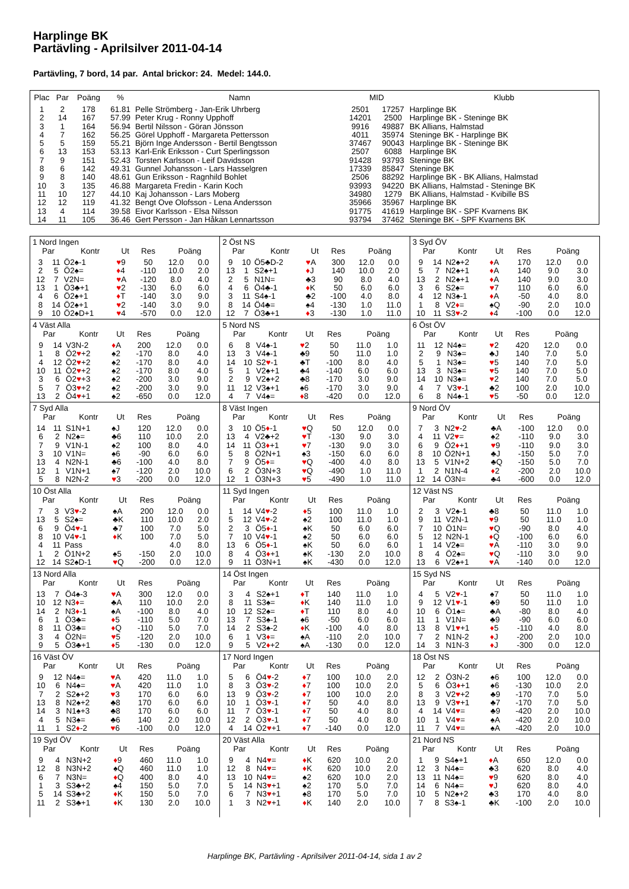Harplinge BK
Partävling - Aprilsilver 2011-04-14
Partävling, 7 bord, 14 par. Antal brickor: 24. Medel: 144.0.
| Plac | Par | Poäng | % | Namn | MID | | Klubb |
| --- | --- | --- | --- | --- | --- | --- | --- |
| 1 | 2 | 178 | 61.81 | Pelle Strömberg - Jan-Erik Uhrberg | 2501 | 17257 | Harplinge BK |
| 2 | 14 | 167 | 57.99 | Peter Krug - Ronny Upphoff | 14201 | 2500 | Harplinge BK - Steninge BK |
| 3 | 1 | 164 | 56.94 | Bertil Nilsson - Göran Jönsson | 9916 | 49887 | BK Allians, Halmstad |
| 4 | 7 | 162 | 56.25 | Görel Upphoff - Margareta Pettersson | 4011 | 35974 | Steninge BK - Harplinge BK |
| 5 | 5 | 159 | 55.21 | Björn Inge Andersson - Bertil Bengtsson | 37467 | 90043 | Harplinge BK - Steninge BK |
| 6 | 13 | 153 | 53.13 | Karl-Erik Eriksson - Curt Sperlingsson | 2507 | 6088 | Harplinge BK |
| 7 | 9 | 151 | 52.43 | Torsten Karlsson - Leif Davidsson | 91428 | 93793 | Steninge BK |
| 8 | 6 | 142 | 49.31 | Gunnel Johansson - Lars Hasselgren | 17339 | 85847 | Steninge BK |
| 9 | 8 | 140 | 48.61 | Gun Eriksson - Ragnhild Bohlet | 2506 | 88292 | Harplinge BK - BK Allians, Halmstad |
| 10 | 3 | 135 | 46.88 | Margareta Fredin - Karin Koch | 93993 | 94220 | BK Allians, Halmstad - Steninge BK |
| 11 | 10 | 127 | 44.10 | Kaj Johansson - Lars Moberg | 34980 | 1279 | BK Allians, Halmstad - Kvibille BS |
| 12 | 12 | 119 | 41.32 | Bengt Ove Olofsson - Lena Andersson | 35966 | 35967 | Harplinge BK |
| 13 | 4 | 114 | 39.58 | Eivor Karlsson - Elsa Nilsson | 91775 | 41619 | Harplinge BK - SPF Kvarnens BK |
| 14 | 11 | 105 | 36.46 | Gert Persson - Jan Håkan Lennartsson | 93794 | 37462 | Steninge BK - SPF Kvarnens BK |
1 Nord Ingen
| Par | | Kontr | Ut | Res | Poäng | |
| --- | --- | --- | --- | --- | --- | --- |
| 3 | 11 | Ö2♠-1 | ♥ 9 | 50 | 12.0 | 0.0 |
| 2 | 5 | Ö2♠= | ♦ 4 | -110 | 10.0 | 2.0 |
| 12 | 7 | V2N= | ♥ A | -120 | 8.0 | 4.0 |
| 13 | 1 | Ö3♣+1 | ♥ 2 | -130 | 6.0 | 6.0 |
| 4 | 6 | Ö2♠+1 | ♦ T | -140 | 3.0 | 9.0 |
| 8 | 14 | Ö2♠+1 | ♥ 2 | -140 | 3.0 | 9.0 |
| 9 | 10 | Ö2♠D+1 | ♥ 4 | -570 | 0.0 | 12.0 |
2 Öst NS
| Par | | Kontr | Ut | Res | Poäng | |
| --- | --- | --- | --- | --- | --- | --- |
| 9 | 10 | Ö5♣D-2 | ♥ A | 300 | 12.0 | 0.0 |
| 13 | 1 | S2♠+1 | ♦ J | 140 | 10.0 | 2.0 |
| 2 | 5 | N1N= | ♣3 | 90 | 8.0 | 4.0 |
| 4 | 6 | Ö4♣-1 | ♦ K | 50 | 6.0 | 6.0 |
| 3 | 11 | S4♠-1 | ♣2 | -100 | 4.0 | 8.0 |
| 8 | 14 | Ö4♣= | ♠4 | -130 | 1.0 | 11.0 |
| 12 | 7 | Ö3♣+1 | ♦ 3 | -130 | 1.0 | 11.0 |
3 Syd ÖV
| Par | | Kontr | Ut | Res | Poäng | |
| --- | --- | --- | --- | --- | --- | --- |
| 9 | 14 | N2♠+2 | ♦ A | 170 | 12.0 | 0.0 |
| 5 | 7 | N2♠+1 | ♦ A | 140 | 9.0 | 3.0 |
| 13 | 2 | N2♠+1 | ♦ A | 140 | 9.0 | 3.0 |
| 3 | 6 | S2♠= | ♥ 7 | 110 | 6.0 | 6.0 |
| 4 | 12 | N3♠-1 | ♦ A | -50 | 4.0 | 8.0 |
| 1 | 8 | V2 ♦ = | ♠Q | -90 | 2.0 | 10.0 |
| 10 | 11 | S3 ♥ -2 | ♦ 4 | -100 | 0.0 | 12.0 |
4 Väst Alla
| Par | | Kontr | Ut | Res | Poäng | |
| --- | --- | --- | --- | --- | --- | --- |
| 9 | 14 | V3N-2 | ♦ A | 200 | 12.0 | 0.0 |
| 1 | 8 | Ö2 ♥ +2 | ♠2 | -170 | 8.0 | 4.0 |
| 4 | 12 | Ö2 ♥ +2 | ♠2 | -170 | 8.0 | 4.0 |
| 10 | 11 | Ö2 ♥ +2 | ♠2 | -170 | 8.0 | 4.0 |
| 3 | 6 | Ö2 ♥ +3 | ♠2 | -200 | 3.0 | 9.0 |
| 5 | 7 | Ö3 ♥ +2 | ♠2 | -200 | 3.0 | 9.0 |
| 13 | 2 | Ö4 ♥ +1 | ♠2 | -650 | 0.0 | 12.0 |
5 Nord NS
| Par | | Kontr | Ut | Res | Poäng | |
| --- | --- | --- | --- | --- | --- | --- |
| 6 | 8 | V4♠-1 | ♥ 2 | 50 | 11.0 | 1.0 |
| 13 | 3 | V4♠-1 | ♣9 | 50 | 11.0 | 1.0 |
| 14 | 10 | S2 ♥ -1 | ♣T | -100 | 8.0 | 4.0 |
| 5 | 1 | V2♠+1 | ♣4 | -140 | 6.0 | 6.0 |
| 2 | 9 | V2♠+2 | ♣8 | -170 | 3.0 | 9.0 |
| 11 | 12 | V3♠+1 | ♠6 | -170 | 3.0 | 9.0 |
| 4 | 7 | V4♠= | ♦ 8 | -420 | 0.0 | 12.0 |
6 Öst ÖV
| Par | | Kontr | Ut | Res | Poäng | |
| --- | --- | --- | --- | --- | --- | --- |
| 11 | 12 | N4♠= | ♥ 2 | 420 | 12.0 | 0.0 |
| 2 | 9 | N3♠= | ♣J | 140 | 7.0 | 5.0 |
| 5 | 1 | N3♠= | ♥ 5 | 140 | 7.0 | 5.0 |
| 13 | 3 | N3♠= | ♥ 5 | 140 | 7.0 | 5.0 |
| 14 | 10 | N3♠= | ♥ 2 | 140 | 7.0 | 5.0 |
| 4 | 7 | V3 ♥ -1 | ♣2 | 100 | 2.0 | 10.0 |
| 6 | 8 | N4♠-1 | ♥ 5 | -50 | 0.0 | 12.0 |
7 Syd Alla
| Par | | Kontr | Ut | Res | Poäng | |
| --- | --- | --- | --- | --- | --- | --- |
| 14 | 11 | S1N+1 | ♠J | 120 | 12.0 | 0.0 |
| 6 | 2 | N2♠= | ♣6 | 110 | 10.0 | 2.0 |
| 7 | 9 | V1N-1 | ♠2 | 100 | 8.0 | 4.0 |
| 3 | 10 | V1N= | ♠6 | -90 | 6.0 | 6.0 |
| 13 | 4 | N2N-1 | ♣6 | -100 | 4.0 | 8.0 |
| 12 | 1 | V1N+1 | ♠7 | -120 | 2.0 | 10.0 |
| 5 | 8 | N2N-2 | ♥ 3 | -200 | 0.0 | 12.0 |
8 Väst Ingen
| Par | | Kontr | Ut | Res | Poäng | |
| --- | --- | --- | --- | --- | --- | --- |
| 3 | 10 | Ö5 ♦ -1 | ♥ Q | 50 | 12.0 | 0.0 |
| 13 | 4 | V2♣+2 | ♥ T | -130 | 9.0 | 3.0 |
| 14 | 11 | Ö3 ♦ +1 | ♥ 7 | -130 | 9.0 | 3.0 |
| 5 | 8 | Ö2N+1 | ♠3 | -150 | 6.0 | 6.0 |
| 7 | 9 | Ö5 ♦ = | ♥ Q | -400 | 4.0 | 8.0 |
| 6 | 2 | Ö3N+3 | ♥ Q | -490 | 1.0 | 11.0 |
| 12 | 1 | Ö3N+3 | ♥ 5 | -490 | 1.0 | 11.0 |
9 Nord ÖV
| Par | | Kontr | Ut | Res | Poäng | |
| --- | --- | --- | --- | --- | --- | --- |
| 7 | 3 | N2 ♥ -2 | ♣A | -100 | 12.0 | 0.0 |
| 4 | 11 | V2 ♥ = | ♠2 | -110 | 9.0 | 3.0 |
| 6 | 9 | Ö2 ♦ +1 | ♥ 9 | -110 | 9.0 | 3.0 |
| 8 | 10 | Ö2N+1 | ♣J | -150 | 5.0 | 7.0 |
| 13 | 5 | V1N+2 | ♣Q | -150 | 5.0 | 7.0 |
| 1 | 2 | N1N-4 | ♦ 2 | -200 | 2.0 | 10.0 |
| 12 | 14 | Ö3N= | ♣4 | -600 | 0.0 | 12.0 |
10 Öst Alla
| Par | | Kontr | Ut | Res | Poäng | |
| --- | --- | --- | --- | --- | --- | --- |
| 7 | 3 | V3 ♥ -2 | ♠A | 200 | 12.0 | 0.0 |
| 13 | 5 | S2♠= | ♣K | 110 | 10.0 | 2.0 |
| 6 | 9 | Ö4 ♥ -1 | ♣7 | 100 | 7.0 | 5.0 |
| 8 | 10 | V4 ♥ -1 | ♦ K | 100 | 7.0 | 5.0 |
| 4 | 11 | Pass | | | 4.0 | 8.0 |
| 1 | 2 | Ö1N+2 | ♠5 | -150 | 2.0 | 10.0 |
| 12 | 14 | S2♠D-1 | ♥ Q | -200 | 0.0 | 12.0 |
11 Syd Ingen
| Par | | Kontr | Ut | Res | Poäng | |
| --- | --- | --- | --- | --- | --- | --- |
| 1 | 14 | V4 ♥ -2 | ♦ 5 | 100 | 11.0 | 1.0 |
| 5 | 12 | V4 ♥ -2 | ♠2 | 100 | 11.0 | 1.0 |
| 2 | 3 | Ö5 ♦ -1 | ♠K | 50 | 6.0 | 6.0 |
| 7 | 10 | V4 ♥ -1 | ♠2 | 50 | 6.0 | 6.0 |
| 13 | 6 | Ö5 ♦ -1 | ♠K | 50 | 6.0 | 6.0 |
| 8 | 4 | Ö3 ♦ +1 | ♠K | -130 | 2.0 | 10.0 |
| 9 | 11 | Ö3N+1 | ♠K | -430 | 0.0 | 12.0 |
12 Väst NS
| Par | | Kontr | Ut | Res | Poäng | |
| --- | --- | --- | --- | --- | --- | --- |
| 2 | 3 | V2♠-1 | ♣8 | 50 | 11.0 | 1.0 |
| 9 | 11 | V2N-1 | ♥ 9 | 50 | 11.0 | 1.0 |
| 7 | 10 | Ö1N= | ♥ Q | -90 | 8.0 | 4.0 |
| 5 | 12 | N2N-1 | ♦ Q | -100 | 6.0 | 6.0 |
| 1 | 14 | V2♠= | ♥ A | -110 | 3.0 | 9.0 |
| 8 | 4 | Ö2♠= | ♥ Q | -110 | 3.0 | 9.0 |
| 13 | 6 | V2♠+1 | ♥ A | -140 | 0.0 | 12.0 |
13 Nord Alla
| Par | | Kontr | Ut | Res | Poäng | |
| --- | --- | --- | --- | --- | --- | --- |
| 13 | 7 | Ö4♠-3 | ♥ A | 300 | 12.0 | 0.0 |
| 10 | 12 | N3 ♦ = | ♣A | 110 | 10.0 | 2.0 |
| 14 | 2 | N3 ♦ -1 | ♠A | -100 | 8.0 | 4.0 |
| 6 | 1 | Ö3♣= | ♦ 5 | -110 | 5.0 | 7.0 |
| 8 | 11 | Ö3♣= | ♦ Q | -110 | 5.0 | 7.0 |
| 3 | 4 | Ö2N= | ♥ 5 | -120 | 2.0 | 10.0 |
| 9 | 5 | Ö3♣+1 | ♦ 5 | -130 | 0.0 | 12.0 |
14 Öst Ingen
| Par | | Kontr | Ut | Res | Poäng | |
| --- | --- | --- | --- | --- | --- | --- |
| 3 | 4 | S2♠+1 | ♦ T | 140 | 11.0 | 1.0 |
| 8 | 11 | S3♠= | ♦ K | 140 | 11.0 | 1.0 |
| 10 | 12 | S2♠= | ♦ T | 110 | 8.0 | 4.0 |
| 13 | 7 | S3♠-1 | ♠6 | -50 | 6.0 | 6.0 |
| 14 | 2 | S3♠-2 | ♦ K | -100 | 4.0 | 8.0 |
| 6 | 1 | V3 ♦ = | ♠A | -110 | 2.0 | 10.0 |
| 9 | 5 | V2 ♦ +2 | ♠A | -130 | 0.0 | 12.0 |
15 Syd NS
| Par | | Kontr | Ut | Res | Poäng | |
| --- | --- | --- | --- | --- | --- | --- |
| 4 | 5 | V2 ♥ -1 | ♠7 | 50 | 11.0 | 1.0 |
| 9 | 12 | V1 ♥ -1 | ♣9 | 50 | 11.0 | 1.0 |
| 10 | 6 | Ö1♠= | ♣A | -80 | 8.0 | 4.0 |
| 11 | 1 | V1N= | ♣9 | -90 | 6.0 | 6.0 |
| 13 | 8 | V1 ♥ +1 | ♦ 5 | -110 | 4.0 | 8.0 |
| 7 | 2 | N1N-2 | ♦ J | -200 | 2.0 | 10.0 |
| 14 | 3 | N1N-3 | ♦ J | -300 | 0.0 | 12.0 |
16 Väst ÖV
| Par | | Kontr | Ut | Res | Poäng | |
| --- | --- | --- | --- | --- | --- | --- |
| 9 | 12 | N4♠= | ♥ A | 420 | 11.0 | 1.0 |
| 10 | 6 | N4♠= | ♥ A | 420 | 11.0 | 1.0 |
| 7 | 2 | S2♠+2 | ♥ 3 | 170 | 6.0 | 6.0 |
| 13 | 8 | N2♠+2 | ♣8 | 170 | 6.0 | 6.0 |
| 14 | 3 | N1♠+3 | ♣8 | 170 | 6.0 | 6.0 |
| 4 | 5 | N3♠= | ♣6 | 140 | 2.0 | 10.0 |
| 11 | 1 | S2 ♦ -2 | ♥ 6 | -100 | 0.0 | 12.0 |
17 Nord Ingen
| Par | | Kontr | Ut | Res | Poäng | |
| --- | --- | --- | --- | --- | --- | --- |
| 5 | 6 | Ö4 ♥ -2 | ♦ 7 | 100 | 10.0 | 2.0 |
| 8 | 3 | Ö3 ♥ -2 | ♦ 7 | 100 | 10.0 | 2.0 |
| 13 | 9 | Ö3 ♥ -2 | ♦ 7 | 100 | 10.0 | 2.0 |
| 10 | 1 | Ö3 ♥ -1 | ♦ 7 | 50 | 4.0 | 8.0 |
| 11 | 7 | Ö3 ♥ -1 | ♦ 7 | 50 | 4.0 | 8.0 |
| 12 | 2 | Ö3 ♥ -1 | ♦ 7 | 50 | 4.0 | 8.0 |
| 4 | 14 | Ö2 ♥ +1 | ♦ 7 | -140 | 0.0 | 12.0 |
18 Öst NS
| Par | | Kontr | Ut | Res | Poäng | |
| --- | --- | --- | --- | --- | --- | --- |
| 12 | 2 | Ö3N-2 | ♠6 | 100 | 12.0 | 0.0 |
| 5 | 6 | Ö3 ♦ +1 | ♠6 | -130 | 10.0 | 2.0 |
| 8 | 3 | V2 ♥ +2 | ♣9 | -170 | 7.0 | 5.0 |
| 13 | 9 | V3 ♥ +1 | ♣7 | -170 | 7.0 | 5.0 |
| 4 | 14 | V4 ♥ = | ♣9 | -420 | 2.0 | 10.0 |
| 10 | 1 | V4 ♥ = | ♠A | -420 | 2.0 | 10.0 |
| 11 | 7 | V4 ♥ = | ♠A | -420 | 2.0 | 10.0 |
19 Syd ÖV
| Par | | Kontr | Ut | Res | Poäng | |
| --- | --- | --- | --- | --- | --- | --- |
| 9 | 4 | N3N+2 | ♦ 9 | 460 | 11.0 | 1.0 |
| 12 | 8 | N3N+2 | ♠Q | 460 | 11.0 | 1.0 |
| 6 | 7 | N3N= | ♦ Q | 400 | 8.0 | 4.0 |
| 1 | 3 | S3♣+2 | ♠4 | 150 | 5.0 | 7.0 |
| 5 | 14 | S3♣+2 | ♦ K | 150 | 5.0 | 7.0 |
| 11 | 2 | S3♣+1 | ♦ K | 130 | 2.0 | 10.0 |
20 Väst Alla
| Par | | Kontr | Ut | Res | Poäng | |
| --- | --- | --- | --- | --- | --- | --- |
| 9 | 4 | N4 ♥ = | ♦ K | 620 | 10.0 | 2.0 |
| 12 | 8 | N4 ♥ = | ♦ K | 620 | 10.0 | 2.0 |
| 13 | 10 | N4 ♥ = | ♠2 | 620 | 10.0 | 2.0 |
| 5 | 14 | N3 ♥ +1 | ♠2 | 170 | 5.0 | 7.0 |
| 6 | 7 | N3 ♥ +1 | ♠8 | 170 | 5.0 | 7.0 |
| 1 | 3 | N2 ♥ +1 | ♦ K | 140 | 2.0 | 10.0 |
21 Nord NS
| Par | | Kontr | Ut | Res | Poäng | |
| --- | --- | --- | --- | --- | --- | --- |
| 1 | 9 | S4♠+1 | ♦ A | 650 | 12.0 | 0.0 |
| 12 | 3 | N4♠= | ♣3 | 620 | 8.0 | 4.0 |
| 13 | 11 | N4♠= | ♥ 9 | 620 | 8.0 | 4.0 |
| 14 | 6 | N4♠= | ♥ J | 620 | 8.0 | 4.0 |
| 10 | 5 | N2♠+2 | ♣3 | 170 | 4.0 | 8.0 |
| 7 | 8 | S3♠-1 | ♣K | -100 | 2.0 | 10.0 |
Harplinge BK, Partävling - Aprilsilver 2011-04-14, sida 1 av 2